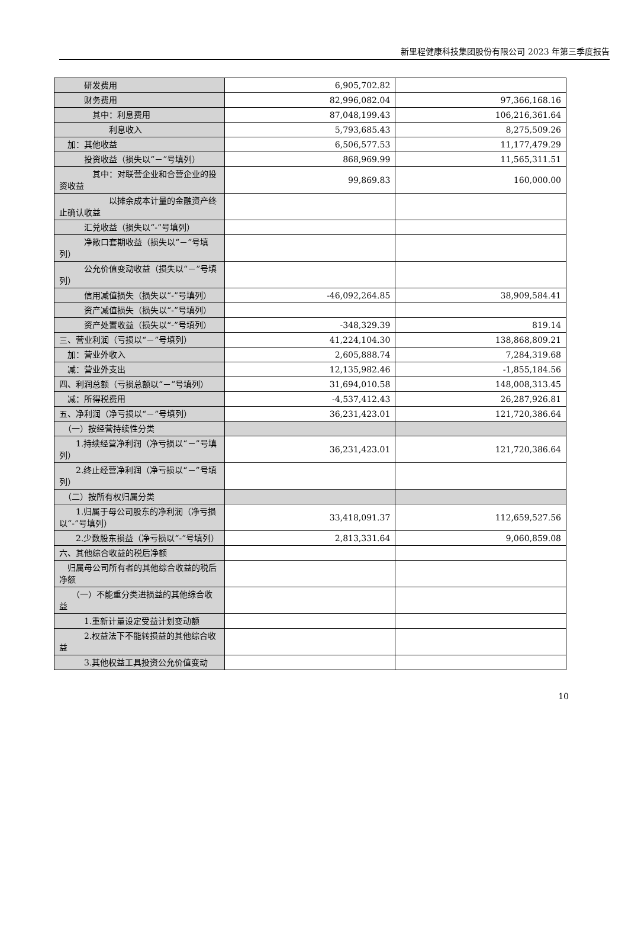新里程健康科技集团股份有限公司 2023 年第三季度报告
| 研发费用 | 6,905,702.82 | |
| 财务费用 | 82,996,082.04 | 97,366,168.16 |
| 其中：利息费用 | 87,048,199.43 | 106,216,361.64 |
| 利息收入 | 5,793,685.43 | 8,275,509.26 |
| 加：其他收益 | 6,506,577.53 | 11,177,479.29 |
| 投资收益（损失以“－”号填列） | 868,969.99 | 11,565,311.51 |
| 其中：对联营企业和合营企业的投资收益 | 99,869.83 | 160,000.00 |
| 以摊余成本计量的金融资产终止确认收益 | | |
| 汇兑收益（损失以“-”号填列） | | |
| 净敞口套期收益（损失以“－”号填列） | | |
| 公允价值变动收益（损失以“－”号填列） | | |
| 信用减值损失（损失以“-”号填列） | -46,092,264.85 | 38,909,584.41 |
| 资产减值损失（损失以“-”号填列） | | |
| 资产处置收益（损失以“-”号填列） | -348,329.39 | 819.14 |
| 三、营业利润（亏损以“－”号填列） | 41,224,104.30 | 138,868,809.21 |
| 加：营业外收入 | 2,605,888.74 | 7,284,319.68 |
| 减：营业外支出 | 12,135,982.46 | -1,855,184.56 |
| 四、利润总额（亏损总额以“－”号填列） | 31,694,010.58 | 148,008,313.45 |
| 减：所得税费用 | -4,537,412.43 | 26,287,926.81 |
| 五、净利润（净亏损以“－”号填列） | 36,231,423.01 | 121,720,386.64 |
| （一）按经营持续性分类 | | |
| 1.持续经营净利润（净亏损以“－”号填列） | 36,231,423.01 | 121,720,386.64 |
| 2.终止经营净利润（净亏损以“－”号填列） | | |
| （二）按所有权归属分类 | | |
| 1.归属于母公司股东的净利润（净亏损以“-”号填列） | 33,418,091.37 | 112,659,527.56 |
| 2.少数股东损益（净亏损以“-”号填列） | 2,813,331.64 | 9,060,859.08 |
| 六、其他综合收益的税后净额 | | |
| 归属母公司所有者的其他综合收益的税后净额 | | |
| （一）不能重分类进损益的其他综合收益 | | |
| 1.重新计量设定受益计划变动额 | | |
| 2.权益法下不能转损益的其他综合收益 | | |
| 3.其他权益工具投资公允价值变动 | | |
10